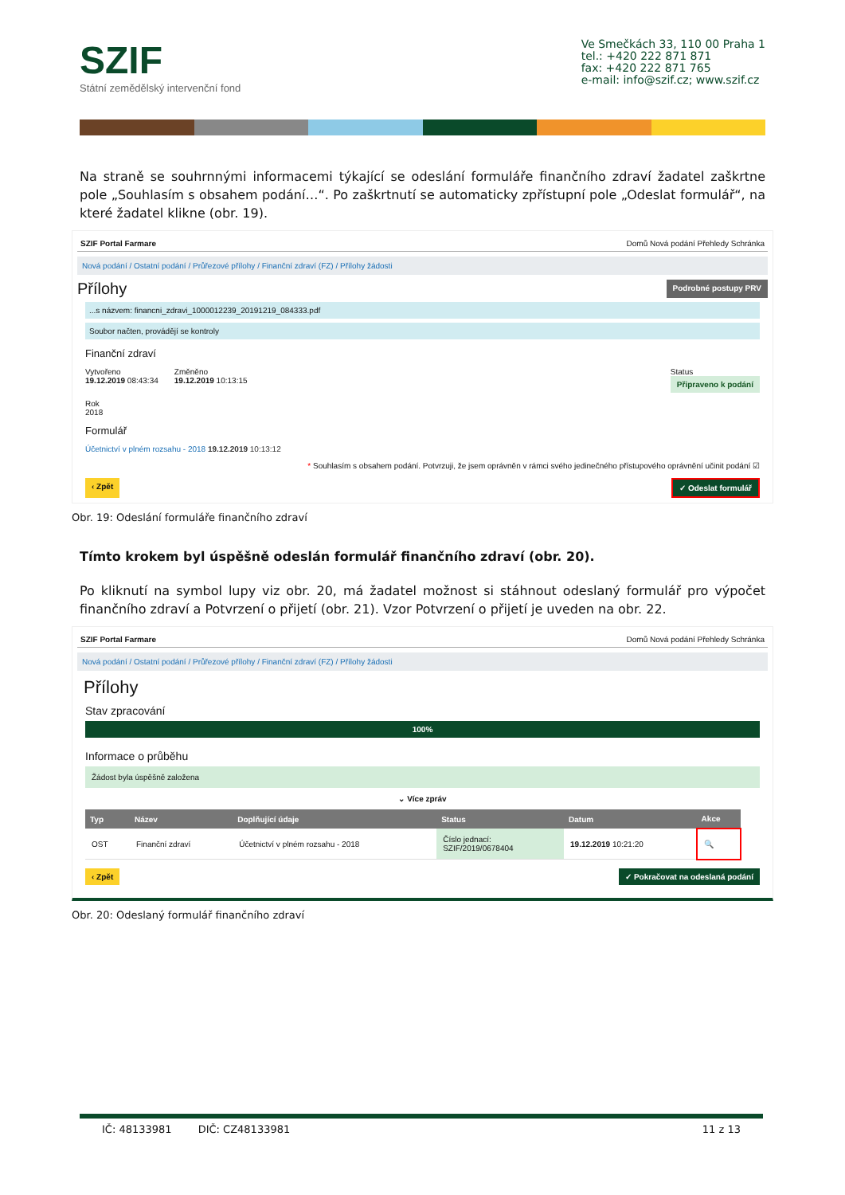SZIF
Státní zemědělský intervenční fond
Ve Smečkách 33, 110 00 Praha 1
tel.: +420 222 871 871
fax: +420 222 871 765
e-mail: info@szif.cz; www.szif.cz
Na straně se souhrnnými informacemi týkající se odeslání formuláře finančního zdraví žadatel zaškrtne pole „Souhlasím s obsahem podání…“. Po zaškrtnutí se automaticky zpřístupní pole „Odeslat formulář“, na které žadatel klikne (obr. 19).
SZIF Portal Farmare Domů Nová podání Přehledy Schránka
Nová podání / Ostatní podání / Průřezové přílohy / Finanční zdraví (FZ) / Přílohy žádosti
Přílohy Podrobné postupy PRV
...s názvem: financni_zdravi_1000012239_20191219_084333.pdf
Soubor načten, provádějí se kontroly
Finanční zdraví
Vytvořeno
19.12.2019 08:43:34
Změněno
19.12.2019 10:13:15
Status
Připraveno k podání
Rok
2018
Formulář
Účetnictví v plném rozsahu - 2018 19.12.2019 10:13:12
* Souhlasím s obsahem podání. Potvrzuji, že jsem oprávněn v rámci svého jedinečného přístupového oprávnění učinit podání ☑
‹ Zpět ✓ Odeslat formulář
Obr. 19: Odeslání formuláře finančního zdraví
Tímto krokem byl úspěšně odeslán formulář finančního zdraví (obr. 20).
Po kliknutí na symbol lupy viz obr. 20, má žadatel možnost si stáhnout odeslaný formulář pro výpočet finančního zdraví a Potvrzení o přijetí (obr. 21). Vzor Potvrzení o přijetí je uveden na obr. 22.
SZIF Portal Farmare Domů Nová podání Přehledy Schránka
Nová podání / Ostatní podání / Průřezové přílohy / Finanční zdraví (FZ) / Přílohy žádosti
Přílohy
Stav zpracování
100%
Informace o průběhu
Žádost byla úspěšně založena
⌄ Více zpráv
| Typ | Název | Doplňující údaje | Status | Datum | Akce |
| --- | --- | --- | --- | --- | --- |
| OST | Finanční zdraví | Účetnictví v plném rozsahu - 2018 | Číslo jednací: SZIF/2019/0678404 | 19.12.2019 10:21:20 | 🔍 |
‹ Zpět ✓ Pokračovat na odeslaná podání
Obr. 20: Odeslaný formulář finančního zdraví
IČ: 48133981 DIČ: CZ48133981 11 z 13